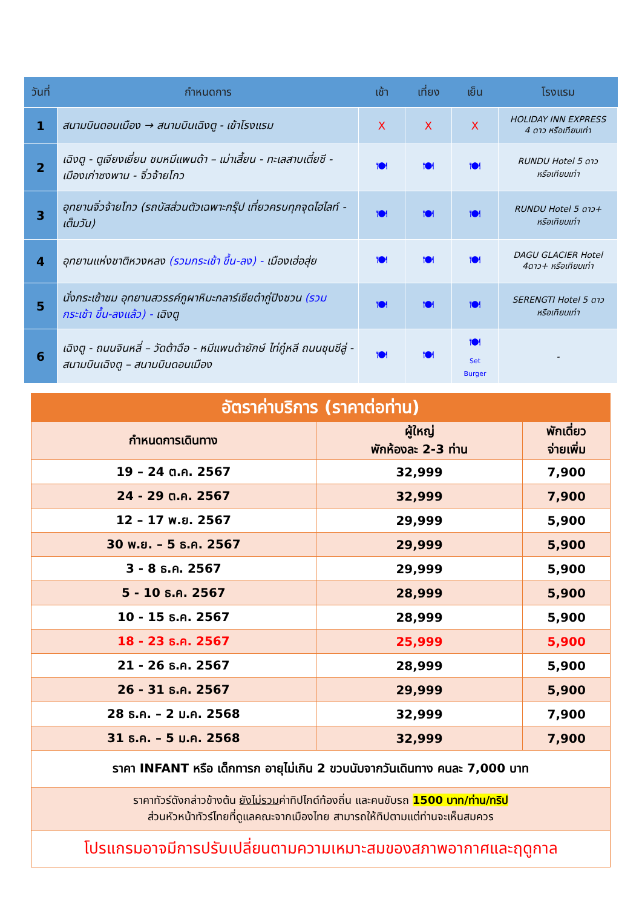| วันที่ | กำหนดการ | เช้า | เที่ยง | เย็น | โรงแรม |
| --- | --- | --- | --- | --- | --- |
| 1 | สนามบินดอนเมือง → สนามบินเฉิงตู - เข้าโรงแรม | X | X | X | HOLIDAY INN EXPRESS 4 ดาว หรือเทียบเท่า |
| 2 | เฉิงตู - ตูเจียงเยี่ยน ชมหมีแพนด้า – เม่าเสี้ยน - ทะเลสาบเตี๋ยซี - เมืองเก่าซงพาน - จิ่วจ้ายโกว | 🍽 | 🍽 | 🍽 | RUNDU Hotel 5 ดาว หรือเทียบเท่า |
| 3 | อุทยานจิ่วจ้ายโกว (รถบัสส่วนตัวเฉพาะกรุ๊ป เที่ยวครบทุกจุดไฮไลท์ - เต็มวัน) | 🍽 | 🍽 | 🍽 | RUNDU Hotel 5 ดาว+ หรือเทียบเท่า |
| 4 | อุทยานแห่งชาติหวงหลง (รวมกระเช้า ขึ้น-ลง) - เมืองเฮ่อสุ่ย | 🍽 | 🍽 | 🍽 | DAGU GLACIER Hotel 4ดาว+ หรือเทียบเท่า |
| 5 | นั่งกระเช้าชม อุทยานสวรรค์ภูผาหิมะกลาร์เซียต๋ากู่ปิงชวน (รวมกระเช้า ขึ้น-ลงแล้ว) - เฉิงตู | 🍽 | 🍽 | 🍽 | SERENGTI Hotel 5 ดาว หรือเทียบเท่า |
| 6 | เฉิงตู - ถนนจินหลี่ – วัดต้าฉือ - หมีแพนด้ายักษ์ ไท่กู๋หลี ถนนชุนซีลู่ - สนามบินเฉิงตู – สนามบินดอนเมือง | 🍽 | 🍽 | 🍽 Set Burger | - |
| อัตราค่าบริการ (ราคาต่อท่าน) | | |
| --- | --- | --- |
| กำหนดการเดินทาง | ผู้ใหญ่ พักห้องละ 2-3 ท่าน | พักเดี่ยว จ่ายเพิ่ม |
| 19 – 24 ต.ค. 2567 | 32,999 | 7,900 |
| 24 - 29 ต.ค. 2567 | 32,999 | 7,900 |
| 12 – 17 พ.ย. 2567 | 29,999 | 5,900 |
| 30 พ.ย. – 5 ธ.ค. 2567 | 29,999 | 5,900 |
| 3 - 8 ธ.ค. 2567 | 29,999 | 5,900 |
| 5 - 10 ธ.ค. 2567 | 28,999 | 5,900 |
| 10 - 15 ธ.ค. 2567 | 28,999 | 5,900 |
| 18 - 23 ธ.ค. 2567 | 25,999 | 5,900 |
| 21 - 26 ธ.ค. 2567 | 28,999 | 5,900 |
| 26 - 31 ธ.ค. 2567 | 29,999 | 5,900 |
| 28 ธ.ค. – 2 ม.ค. 2568 | 32,999 | 7,900 |
| 31 ธ.ค. – 5 ม.ค. 2568 | 32,999 | 7,900 |
| ราคา INFANT หรือ เด็กทารก อายุไม่เกิน 2 ขวบนับจากวันเดินทาง คนละ 7,000 บาท | | |
| ราคาทัวร์ดังกล่าวข้างต้น ยังไม่รวม ค่าทิปไกด์ท้องถิ่น และคนขับรถ 1500 บาท/ท่าน/ทริป ส่วนหัวหน้าทัวร์ไทยที่ดูแลคณะจากเมืองไทย สามารถให้ทิปตามแต่ท่านจะเห็นสมควร | | |
| โปรแกรมอาจมีการปรับเปลี่ยนตามความเหมาะสมของสภาพอากาศและฤดูกาล | | |